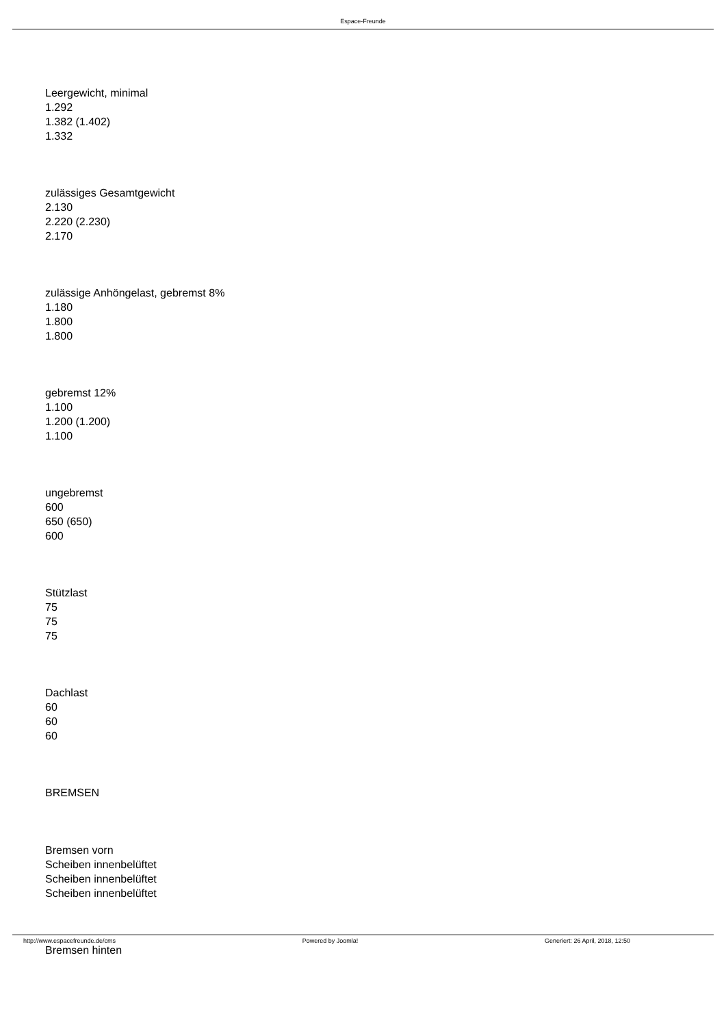Espace-Freunde
Leergewicht, minimal
1.292
1.382 (1.402)
1.332
zulässiges Gesamtgewicht
2.130
2.220 (2.230)
2.170
zulässige Anhöngelast, gebremst 8%
1.180
1.800
1.800
gebremst 12%
1.100
1.200 (1.200)
1.100
ungebremst
600
650 (650)
600
Stützlast
75
75
75
Dachlast
60
60
60
BREMSEN
Bremsen vorn
Scheiben innenbelüftet
Scheiben innenbelüftet
Scheiben innenbelüftet
Bremsen hinten
http://www.espacefreunde.de/cms Powered by Joomla! Generiert: 26 April, 2018, 12:50